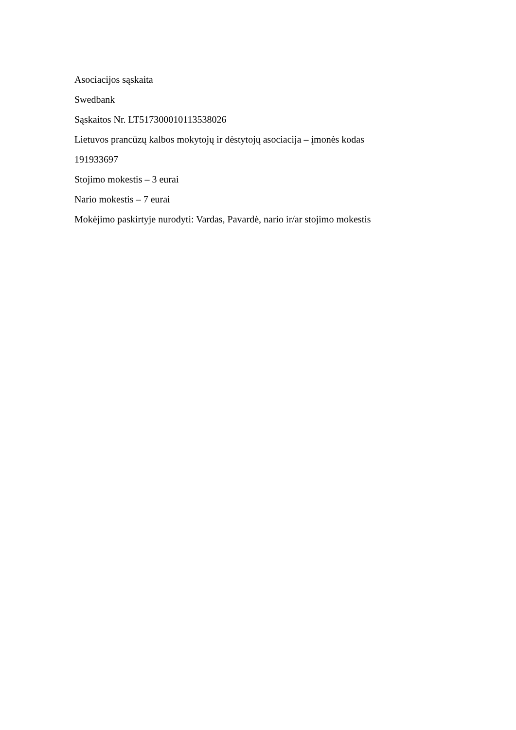Asociacijos sąskaita
Swedbank
Sąskaitos Nr. LT517300010113538026
Lietuvos prancūzų kalbos mokytojų ir dėstytojų asociacija – įmonės kodas
191933697
Stojimo mokestis – 3 eurai
Nario mokestis – 7 eurai
Mokėjimo paskirtyje nurodyti: Vardas, Pavardė, nario ir/ar stojimo mokestis